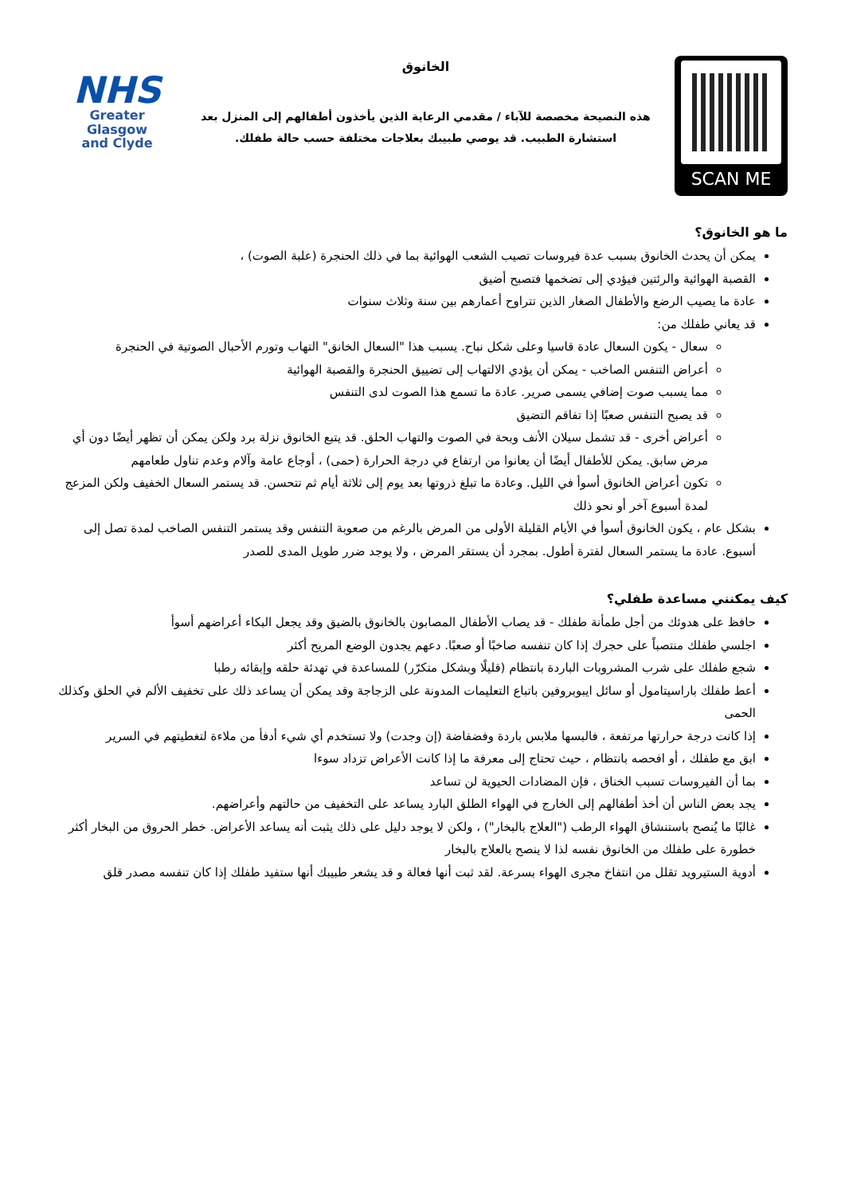SCAN ME
الخانوق
هذه النصيحة مخصصة للآباء / مقدمي الرعاية الذين يأخذون أطفالهم إلى المنزل بعد استشارة الطبيب. قد يوصي طبيبك بعلاجات مختلفة حسب حالة طفلك.
NHS
Greater Glasgow
and Clyde
ما هو الخانوق؟
يمكن أن يحدث الخانوق بسبب عدة فيروسات تصيب الشعب الهوائية بما في ذلك الحنجرة (علبة الصوت) ،
القصبة الهوائية والرئتين فيؤدي إلى تضخمها فتصبح أضيق
عادة ما يصيب الرضع والأطفال الصغار الذين تتراوح أعمارهم بين سنة وثلاث سنوات
قد يعاني طفلك من:
سعال - يكون السعال عادة قاسيا وعلى شكل نباح. يسبب هذا "السعال الخانق" التهاب وتورم الأحبال الصوتية في الحنجرة
أعراض التنفس الصاخب - يمكن أن يؤدي الالتهاب إلى تضييق الحنجرة والقصبة الهوائية
مما يسبب صوت إضافي يسمى صرير. عادة ما تسمع هذا الصوت لدى التنفس
قد يصبح التنفس صعبًا إذا تفاقم التضيق
أعراض أخرى - قد تشمل سيلان الأنف وبحة في الصوت والتهاب الحلق. قد يتبع الخانوق نزلة برد ولكن يمكن أن تظهر أيضًا دون أي مرض سابق. يمكن للأطفال أيضًا أن يعانوا من ارتفاع في درجة الحرارة (حمى) ، أوجاع عامة وآلام وعدم تناول طعامهم
تكون أعراض الخانوق أسوأ في الليل. وعادة ما تبلغ ذروتها بعد يوم إلى ثلاثة أيام ثم تتحسن. قد يستمر السعال الخفيف ولكن المزعج لمدة أسبوع آخر أو نحو ذلك
بشكل عام ، يكون الخانوق أسوأ في الأيام القليلة الأولى من المرض بالرغم من صعوبة التنفس وقد يستمر التنفس الصاخب لمدة تصل إلى أسبوع. عادة ما يستمر السعال لفترة أطول. بمجرد أن يستقر المرض ، ولا يوجد ضرر طويل المدى للصدر
كيف يمكنني مساعدة طفلي؟
حافظ على هدوئك من أجل طمأنة طفلك - قد يصاب الأطفال المصابون بالخانوق بالضيق وقد يجعل البكاء أعراضهم أسوأ
اجلسي طفلك منتصباً على حجرك إذا كان تنفسه صاخبًا أو صعبًا. دعهم يجدون الوضع المريح أكثر
شجع طفلك على شرب المشروبات الباردة بانتظام (قليلًا وبشكل متكرّر) للمساعدة في تهدئة حلقه وإبقائه رطبا
أعط طفلك باراسيتامول أو سائل ايبوبروفين باتباع التعليمات المدونة على الزجاجة وقد يمكن أن يساعد ذلك على تخفيف الألم في الحلق وكذلك الحمى
إذا كانت درجة حرارتها مرتفعة ، فالبسها ملابس باردة وفضفاضة (إن وجدت) ولا تستخدم أي شيء أدفأ من ملاءة لتغطيتهم في السرير
ابق مع طفلك ، أو افحصه بانتظام ، حيث تحتاج إلى معرفة ما إذا كانت الأعراض تزداد سوءا
بما أن الفيروسات تسبب الخناق ، فإن المضادات الحيوية لن تساعد
يجد بعض الناس أن أخذ أطفالهم إلى الخارج في الهواء الطلق البارد يساعد على التخفيف من حالتهم وأعراضهم.
غالبًا ما يُنصح باستنشاق الهواء الرطب ("العلاج بالبخار") ، ولكن لا يوجد دليل على ذلك يثبت أنه يساعد الأعراض. خطر الحروق من البخار أكثر خطورة على طفلك من الخانوق نفسه لذا لا ينصح بالعلاج بالبخار
أدوية الستيرويد تقلل من انتفاخ مجرى الهواء بسرعة. لقد ثبت أنها فعالة و قد يشعر طبيبك أنها ستفيد طفلك إذا كان تنفسه مصدر قلق